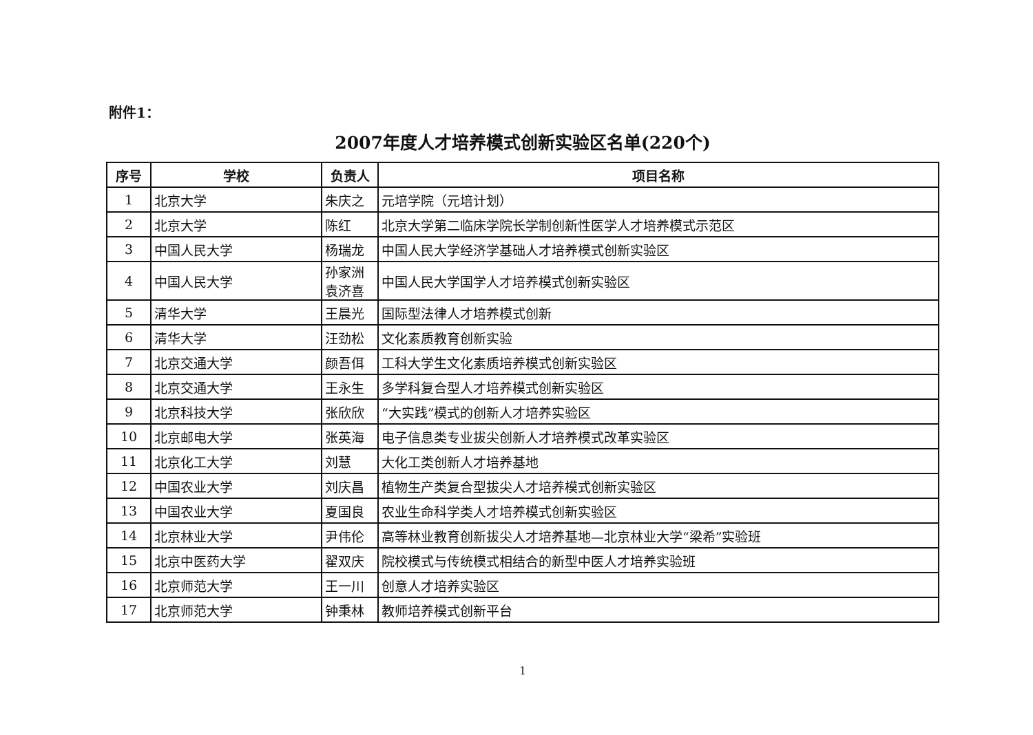附件1：
2007年度人才培养模式创新实验区名单(220个)
| 序号 | 学校 | 负责人 | 项目名称 |
| --- | --- | --- | --- |
| 1 | 北京大学 | 朱庆之 | 元培学院（元培计划） |
| 2 | 北京大学 | 陈红 | 北京大学第二临床学院长学制创新性医学人才培养模式示范区 |
| 3 | 中国人民大学 | 杨瑞龙 | 中国人民大学经济学基础人才培养模式创新实验区 |
| 4 | 中国人民大学 | 孙家洲 袁济喜 | 中国人民大学国学人才培养模式创新实验区 |
| 5 | 清华大学 | 王晨光 | 国际型法律人才培养模式创新 |
| 6 | 清华大学 | 汪劲松 | 文化素质教育创新实验 |
| 7 | 北京交通大学 | 颜吾佴 | 工科大学生文化素质培养模式创新实验区 |
| 8 | 北京交通大学 | 王永生 | 多学科复合型人才培养模式创新实验区 |
| 9 | 北京科技大学 | 张欣欣 | “大实践”模式的创新人才培养实验区 |
| 10 | 北京邮电大学 | 张英海 | 电子信息类专业拔尖创新人才培养模式改革实验区 |
| 11 | 北京化工大学 | 刘慧 | 大化工类创新人才培养基地 |
| 12 | 中国农业大学 | 刘庆昌 | 植物生产类复合型拔尖人才培养模式创新实验区 |
| 13 | 中国农业大学 | 夏国良 | 农业生命科学类人才培养模式创新实验区 |
| 14 | 北京林业大学 | 尹伟伦 | 高等林业教育创新拔尖人才培养基地—北京林业大学“梁希”实验班 |
| 15 | 北京中医药大学 | 翟双庆 | 院校模式与传统模式相结合的新型中医人才培养实验班 |
| 16 | 北京师范大学 | 王一川 | 创意人才培养实验区 |
| 17 | 北京师范大学 | 钟秉林 | 教师培养模式创新平台 |
1